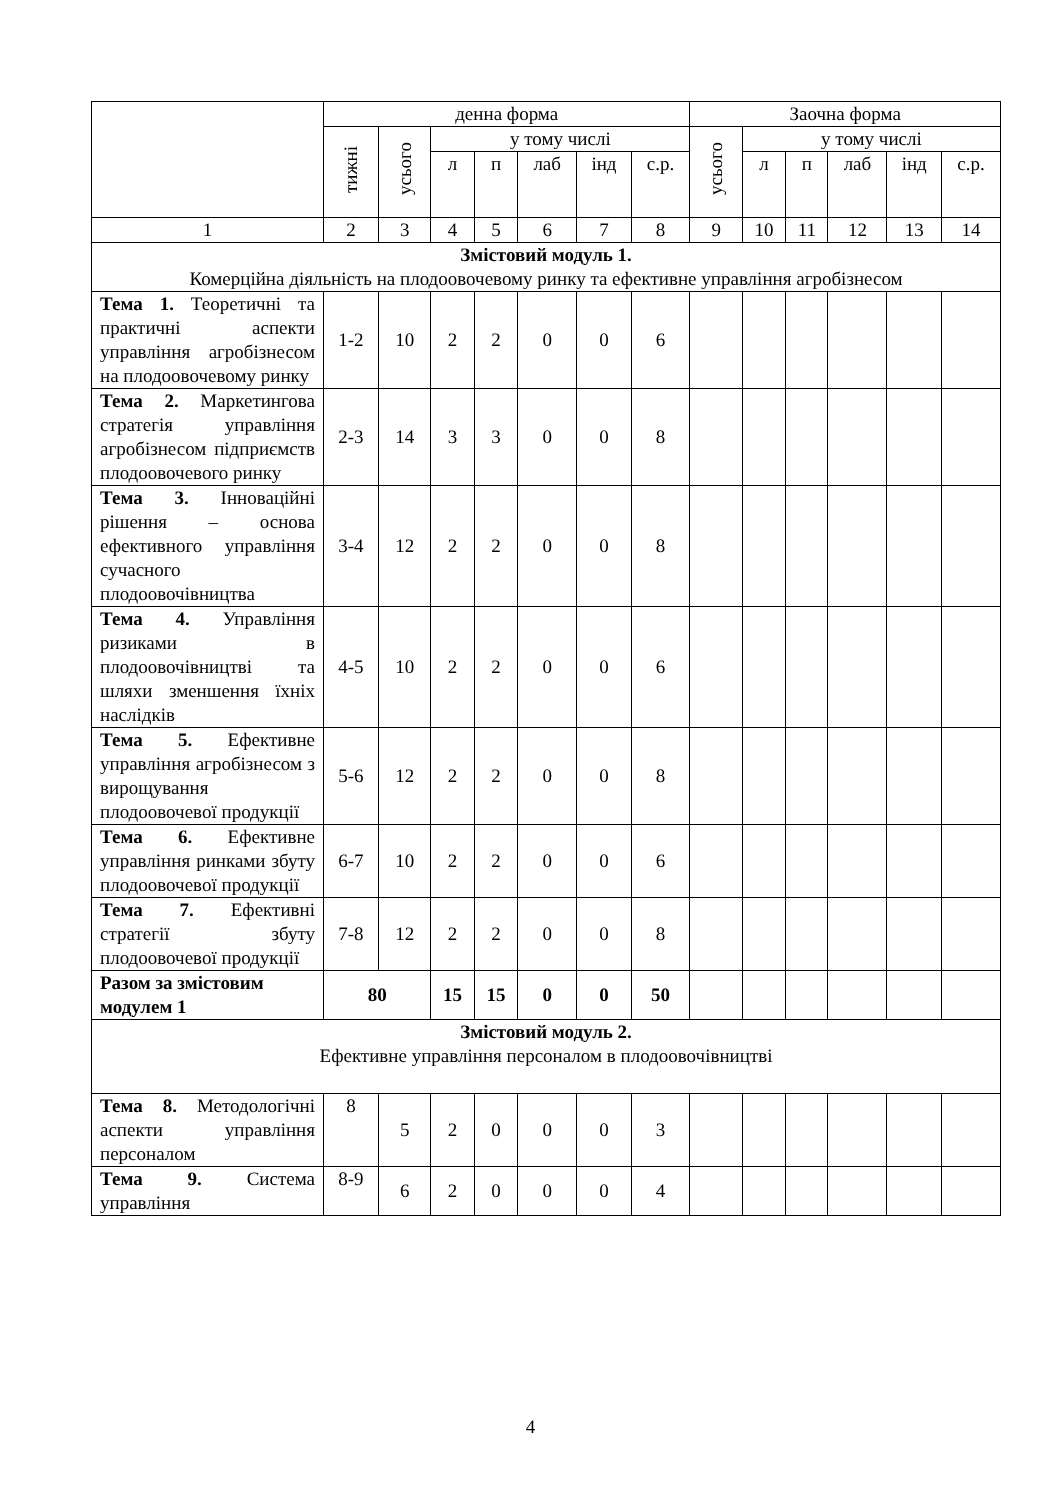| | денна форма | | | | | | | Заочна форма | | | | | |
| --- | --- | --- | --- | --- | --- | --- | --- | --- | --- | --- | --- | --- | --- |
| | тижні | усього | у тому числі | | | | | усього | у тому числі | | | | |
| | | | л | п | лаб | інд | с.р. | | л | п | лаб | інд | с.р. |
| 1 | 2 | 3 | 4 | 5 | 6 | 7 | 8 | 9 | 10 | 11 | 12 | 13 | 14 |
| Змістовий модуль 1. Комерційна діяльність на плодоовочевому ринку та ефективне управління агробізнесом | | | | | | | | | | | | | |
| Тема 1. Теоретичні та практичні аспекти управління агробізнесом на плодоовочевому ринку | 1-2 | 10 | 2 | 2 | 0 | 0 | 6 | | | | | | |
| Тема 2. Маркетингова стратегія управління агробізнесом підприємств плодоовочевого ринку | 2-3 | 14 | 3 | 3 | 0 | 0 | 8 | | | | | | |
| Тема 3. Інноваційні рішення – основа ефективного управління сучасного плодоовочівництва | 3-4 | 12 | 2 | 2 | 0 | 0 | 8 | | | | | | |
| Тема 4. Управління ризиками в плодоовочівництві та шляхи зменшення їхніх наслідків | 4-5 | 10 | 2 | 2 | 0 | 0 | 6 | | | | | | |
| Тема 5. Ефективне управління агробізнесом з вирощування плодоовочевої продукції | 5-6 | 12 | 2 | 2 | 0 | 0 | 8 | | | | | | |
| Тема 6. Ефективне управління ринками збуту плодоовочевої продукції | 6-7 | 10 | 2 | 2 | 0 | 0 | 6 | | | | | | |
| Тема 7. Ефективні стратегії збуту плодоовочевої продукції | 7-8 | 12 | 2 | 2 | 0 | 0 | 8 | | | | | | |
| Разом за змістовим модулем 1 | 80 | | 15 | 15 | 0 | 0 | 50 | | | | | | |
| Змістовий модуль 2. Ефективне управління персоналом в плодоовочівництві | | | | | | | | | | | | | |
| Тема 8. Методологічні аспекти управління персоналом | 8 | 5 | 2 | 0 | 0 | 0 | 3 | | | | | | |
| Тема 9. Система управління | 8-9 | 6 | 2 | 0 | 0 | 0 | 4 | | | | | | |
4